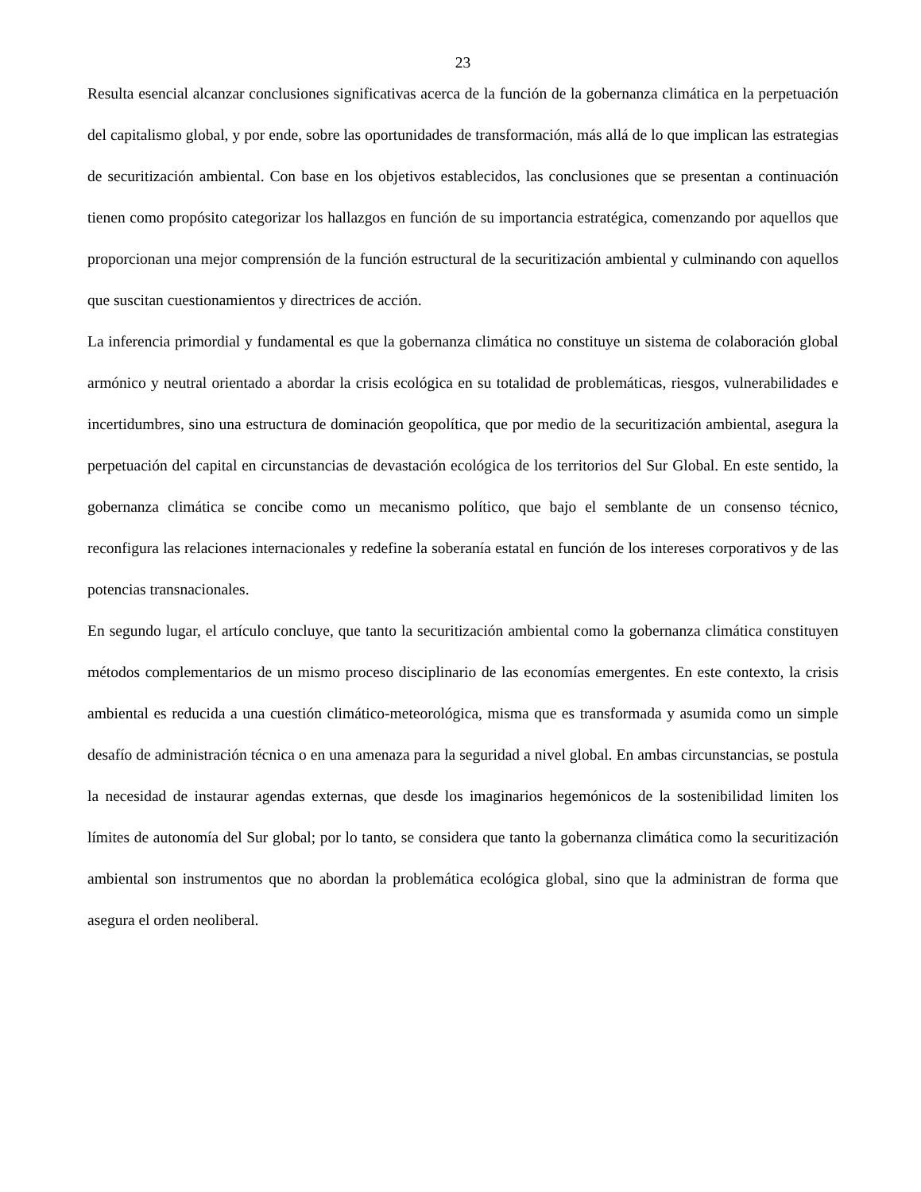23
Resulta esencial alcanzar conclusiones significativas acerca de la función de la gobernanza climática en la perpetuación del capitalismo global, y por ende, sobre las oportunidades de transformación, más allá de lo que implican las estrategias de securitización ambiental. Con base en los objetivos establecidos, las conclusiones que se presentan a continuación tienen como propósito categorizar los hallazgos en función de su importancia estratégica, comenzando por aquellos que proporcionan una mejor comprensión de la función estructural de la securitización ambiental y culminando con aquellos que suscitan cuestionamientos y directrices de acción.
La inferencia primordial y fundamental es que la gobernanza climática no constituye un sistema de colaboración global armónico y neutral orientado a abordar la crisis ecológica en su totalidad de problemáticas, riesgos, vulnerabilidades e incertidumbres, sino una estructura de dominación geopolítica, que por medio de la securitización ambiental, asegura la perpetuación del capital en circunstancias de devastación ecológica de los territorios del Sur Global. En este sentido, la gobernanza climática se concibe como un mecanismo político, que bajo el semblante de un consenso técnico, reconfigura las relaciones internacionales y redefine la soberanía estatal en función de los intereses corporativos y de las potencias transnacionales.
En segundo lugar, el artículo concluye, que tanto la securitización ambiental como la gobernanza climática constituyen métodos complementarios de un mismo proceso disciplinario de las economías emergentes. En este contexto, la crisis ambiental es reducida a una cuestión climático-meteorológica, misma que es transformada y asumida como un simple desafío de administración técnica o en una amenaza para la seguridad a nivel global. En ambas circunstancias, se postula la necesidad de instaurar agendas externas, que desde los imaginarios hegemónicos de la sostenibilidad limiten los límites de autonomía del Sur global; por lo tanto, se considera que tanto la gobernanza climática como la securitización ambiental son instrumentos que no abordan la problemática ecológica global, sino que la administran de forma que asegura el orden neoliberal.